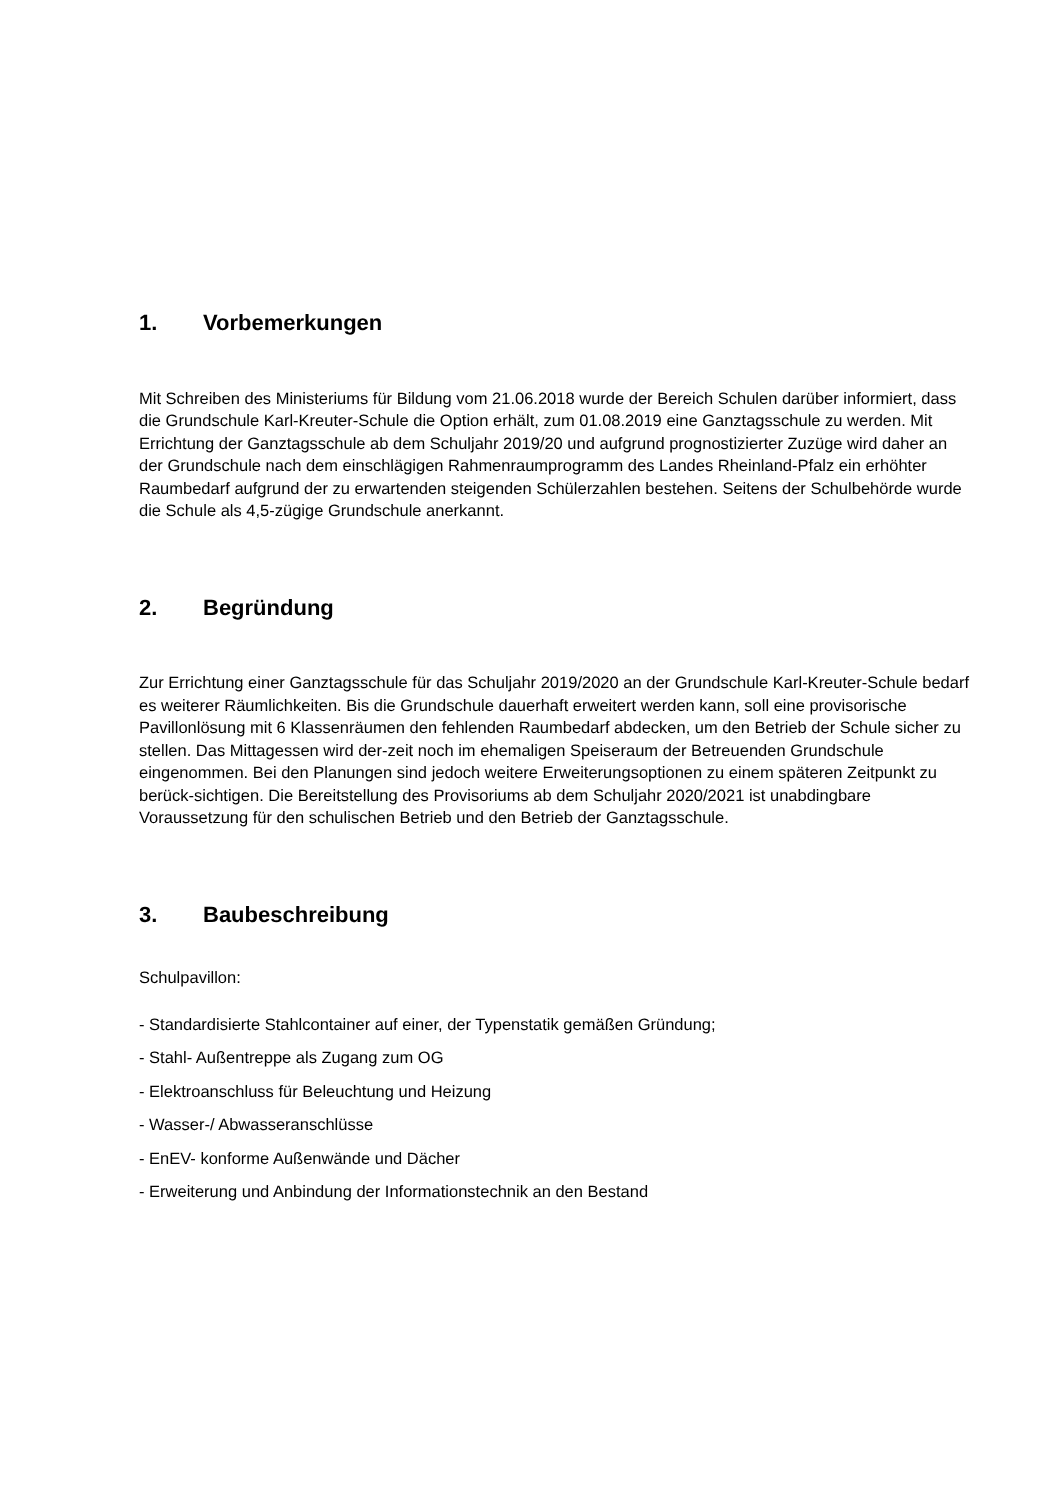1. Vorbemerkungen
Mit Schreiben des Ministeriums für Bildung vom 21.06.2018 wurde der Bereich Schulen darüber informiert, dass die Grundschule Karl-Kreuter-Schule die Option erhält, zum 01.08.2019 eine Ganztagsschule zu werden. Mit Errichtung der Ganztagsschule ab dem Schuljahr 2019/20 und aufgrund prognostizierter Zuzüge wird daher an der Grundschule nach dem einschlägigen Rahmenraumprogramm des Landes Rheinland-Pfalz ein erhöhter Raumbedarf aufgrund der zu erwartenden steigenden Schülerzahlen bestehen. Seitens der Schulbehörde wurde die Schule als 4,5-zügige Grundschule anerkannt.
2. Begründung
Zur Errichtung einer Ganztagsschule für das Schuljahr 2019/2020 an der Grundschule Karl-Kreuter-Schule bedarf es weiterer Räumlichkeiten. Bis die Grundschule dauerhaft erweitert werden kann, soll eine provisorische Pavillonlösung mit 6 Klassenräumen den fehlenden Raumbedarf abdecken, um den Betrieb der Schule sicher zu stellen. Das Mittagessen wird der-zeit noch im ehemaligen Speiseraum der Betreuenden Grundschule eingenommen. Bei den Planungen sind jedoch weitere Erweiterungsoptionen zu einem späteren Zeitpunkt zu berück-sichtigen. Die Bereitstellung des Provisoriums ab dem Schuljahr 2020/2021 ist unabdingbare Voraussetzung für den schulischen Betrieb und den Betrieb der Ganztagsschule.
3. Baubeschreibung
Schulpavillon:
- Standardisierte Stahlcontainer auf einer, der Typenstatik gemäßen Gründung;
- Stahl- Außentreppe als Zugang zum OG
- Elektroanschluss für Beleuchtung und Heizung
- Wasser-/ Abwasseranschlüsse
- EnEV- konforme Außenwände und Dächer
- Erweiterung und Anbindung der Informationstechnik an den Bestand